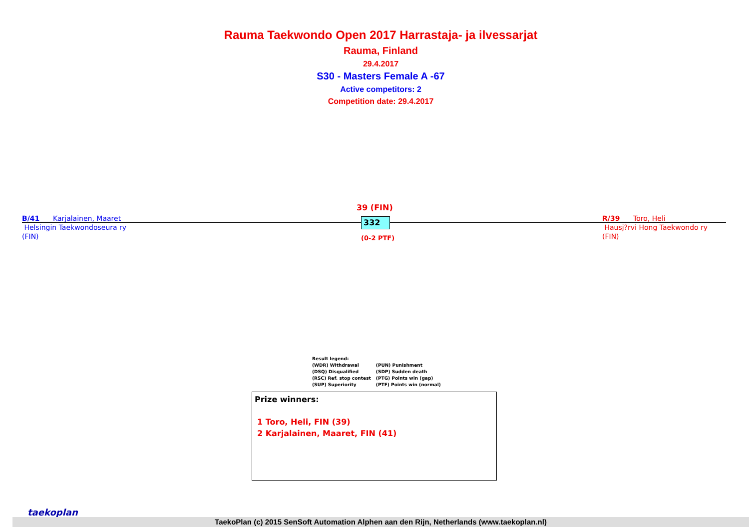Rauma Taekwondo Open 2017 Harrastaja- ja ilvessarjat
Rauma, Finland
29.4.2017
S30 - Masters Female A -67
Active competitors: 2
Competition date: 29.4.2017
B/41 Karjalainen, Maaret
Helsingin Taekwondoseura ry
(FIN)
R/39 Toro, Heli
Hausj?rvi Hong Taekwondo ry
(FIN)
39 (FIN)
332
(0-2 PTF)
Result legend:
| (WDR) Withdrawal | (PUN) Punishment |
| (DSQ) Disqualified | (SDP) Sudden death |
| (RSC) Ref. stop contest | (PTG) Points win (gap) |
| (SUP) Superiority | (PTF) Points win (normal) |
Prize winners:
1 Toro, Heli, FIN (39)
2 Karjalainen, Maaret, FIN (41)
taekoplan
TaekoPlan (c) 2015 SenSoft Automation Alphen aan den Rijn, Netherlands (www.taekoplan.nl)